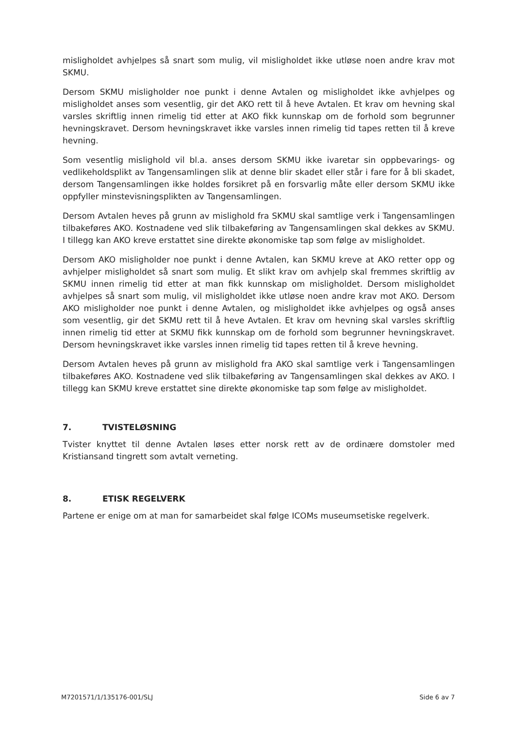misligholdet avhjelpes så snart som mulig, vil misligholdet ikke utløse noen andre krav mot SKMU.
Dersom SKMU misligholder noe punkt i denne Avtalen og misligholdet ikke avhjelpes og misligholdet anses som vesentlig, gir det AKO rett til å heve Avtalen. Et krav om hevning skal varsles skriftlig innen rimelig tid etter at AKO fikk kunnskap om de forhold som begrunner hevningskravet. Dersom hevningskravet ikke varsles innen rimelig tid tapes retten til å kreve hevning.
Som vesentlig mislighold vil bl.a. anses dersom SKMU ikke ivaretar sin oppbevarings- og vedlikeholdsplikt av Tangensamlingen slik at denne blir skadet eller står i fare for å bli skadet, dersom Tangensamlingen ikke holdes forsikret på en forsvarlig måte eller dersom SKMU ikke oppfyller minstevisningsplikten av Tangensamlingen.
Dersom Avtalen heves på grunn av mislighold fra SKMU skal samtlige verk i Tangensamlingen tilbakeføres AKO. Kostnadene ved slik tilbakeføring av Tangensamlingen skal dekkes av SKMU. I tillegg kan AKO kreve erstattet sine direkte økonomiske tap som følge av misligholdet.
Dersom AKO misligholder noe punkt i denne Avtalen, kan SKMU kreve at AKO retter opp og avhjelper misligholdet så snart som mulig. Et slikt krav om avhjelp skal fremmes skriftlig av SKMU innen rimelig tid etter at man fikk kunnskap om misligholdet. Dersom misligholdet avhjelpes så snart som mulig, vil misligholdet ikke utløse noen andre krav mot AKO. Dersom AKO misligholder noe punkt i denne Avtalen, og misligholdet ikke avhjelpes og også anses som vesentlig, gir det SKMU rett til å heve Avtalen. Et krav om hevning skal varsles skriftlig innen rimelig tid etter at SKMU fikk kunnskap om de forhold som begrunner hevningskravet. Dersom hevningskravet ikke varsles innen rimelig tid tapes retten til å kreve hevning.
Dersom Avtalen heves på grunn av mislighold fra AKO skal samtlige verk i Tangensamlingen tilbakeføres AKO. Kostnadene ved slik tilbakeføring av Tangensamlingen skal dekkes av AKO. I tillegg kan SKMU kreve erstattet sine direkte økonomiske tap som følge av misligholdet.
7. TVISTELØSNING
Tvister knyttet til denne Avtalen løses etter norsk rett av de ordinære domstoler med Kristiansand tingrett som avtalt verneting.
8. ETISK REGELVERK
Partene er enige om at man for samarbeidet skal følge ICOMs museumsetiske regelverk.
M7201571/1/135176-001/SLJ Side 6 av 7